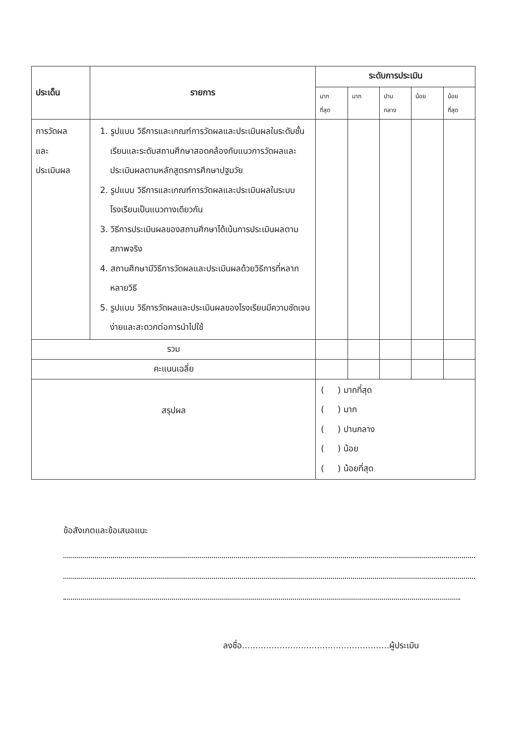| ประเด็น | รายการ | ระดับการประเมิน | | | | |
| --- | --- | --- | --- | --- | --- | --- |
| | | มาก ที่สุด | มาก | ปาน กลาง | น้อย | น้อย ที่สุด |
| การวัดผล และ ประเมินผล | 1. รูปแบบ วิธีการและเกณฑ์การวัดผลและประเมินผลในระดับชั้นเรียนและระดับสถานศึกษาสอดคล้องกับแนวการวัดผลและประเมินผลตามหลักสูตรการศึกษาปฐมวัย 2. รูปแบบ วิธีการและเกณฑ์การวัดผลและประเมินผลในระบบโรงเรียนเป็นแนวทางเดียวกัน 3. วิธีการประเมินผลของสถานศึกษาได้เน้นการประเมินผลตามสภาพจริง 4. สถานศึกษามีวิธีการวัดผลและประเมินผลด้วยวิธีการที่หลากหลายวิธี 5. รูปแบบ วิธีการวัดผลและประเมินผลของโรงเรียนมีความชัดเจน ง่ายและสะดวกต่อการนำไปใช้ | | | | | |
| รวม | | | | | | |
| คะแนนเฉลี่ย | | | | | | |
| สรุปผล | | ( ) มากที่สุด ( ) มาก ( ) ปานกลาง ( ) น้อย ( ) น้อยที่สุด | | | | |
ข้อสังเกตและข้อเสนอแนะ
ลงชื่อ.......................................................ผู้ประเมิน